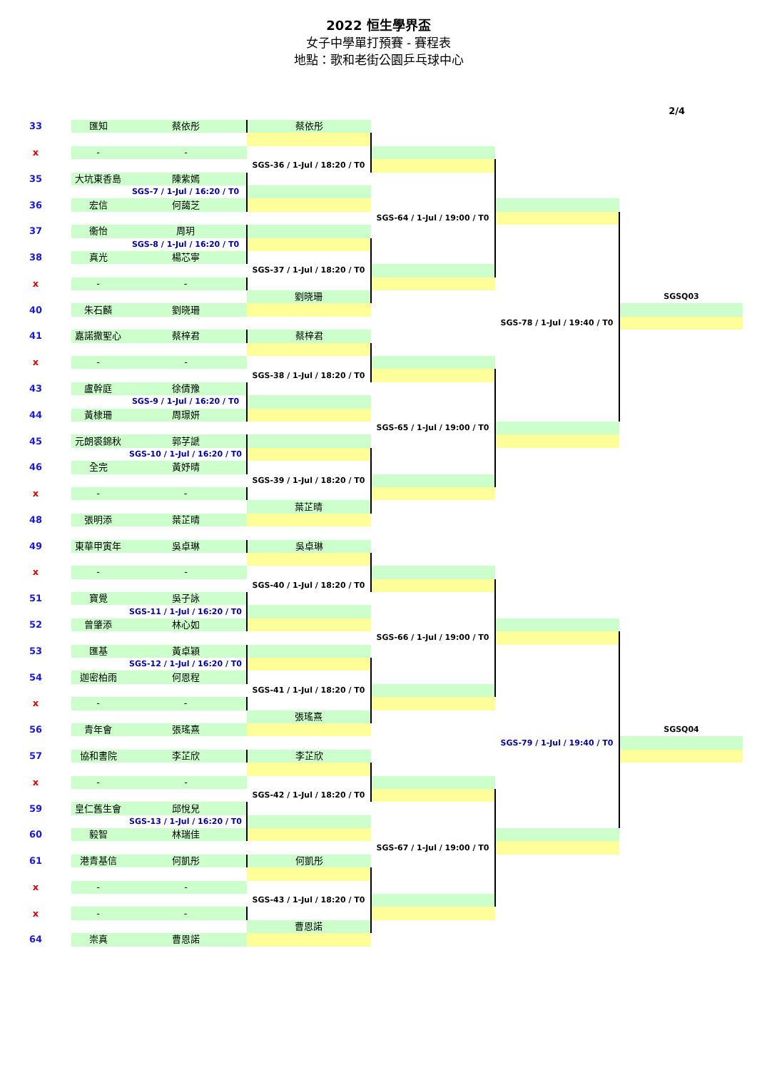2022 恒生學界盃
女子中學單打預賽 - 賽程表
地點：歌和老街公園乒乓球中心
2/4
| 33 | 匯知 | 蔡依彤 | 蔡依彤 | | | |
| x | - | - | | | | |
| | | | SGS-36 / 1-Jul / 18:20 / T0 | | | |
| 35 | 大坑東香島 | 陳紫嫣 | | | | |
| | | SGS-7 / 1-Jul / 16:20 / T0 | | | | |
| 36 | 宏信 | 何藹芝 | | | | |
| | | | | SGS-64 / 1-Jul / 19:00 / T0 | | |
| 37 | 衞怡 | 周玥 | | | | |
| | | SGS-8 / 1-Jul / 16:20 / T0 | | | | |
| 38 | 真光 | 楊芯寧 | | | | |
| | | | SGS-37 / 1-Jul / 18:20 / T0 | | | |
| x | - | - | | | | |
| | | | 劉晓珊 | | | SGSQ03 |
| 40 | 朱石麟 | 劉晓珊 | | | | |
| | | | | | SGS-78 / 1-Jul / 19:40 / T0 | |
| 41 | 嘉諾撒聖心 | 蔡梓君 | 蔡梓君 | | | |
| x | - | - | | | | |
| | | | SGS-38 / 1-Jul / 18:20 / T0 | | | |
| 43 | 盧幹庭 | 徐倩豫 | | | | |
| | | SGS-9 / 1-Jul / 16:20 / T0 | | | | |
| 44 | 黃棣珊 | 周璟妍 | | | | |
| | | | | SGS-65 / 1-Jul / 19:00 / T0 | | |
| 45 | 元朗裘錦秋 | 郭芓謕 | | | | |
| | | SGS-10 / 1-Jul / 16:20 / T0 | | | | |
| 46 | 全完 | 黃妤晴 | | | | |
| | | | SGS-39 / 1-Jul / 18:20 / T0 | | | |
| x | - | - | | | | |
| | | | 葉芷晴 | | | |
| 48 | 張明添 | 葉芷晴 | | | | |
| 49 | 東華甲寅年 | 吳卓琳 | 吳卓琳 | | | |
| x | - | - | | | | |
| | | | SGS-40 / 1-Jul / 18:20 / T0 | | | |
| 51 | 寶覺 | 吳子詠 | | | | |
| | | SGS-11 / 1-Jul / 16:20 / T0 | | | | |
| 52 | 曾肇添 | 林心如 | | | | |
| | | | | SGS-66 / 1-Jul / 19:00 / T0 | | |
| 53 | 匯基 | 黃卓穎 | | | | |
| | | SGS-12 / 1-Jul / 16:20 / T0 | | | | |
| 54 | 迦密柏雨 | 何恩程 | | | | |
| | | | SGS-41 / 1-Jul / 18:20 / T0 | | | |
| x | - | - | | | | |
| | | | 張瑤熹 | | | |
| 56 | 青年會 | 張瑤熹 | | | | SGSQ04 |
| | | | | | SGS-79 / 1-Jul / 19:40 / T0 | |
| 57 | 協和書院 | 李芷欣 | 李芷欣 | | | |
| x | - | - | | | | |
| | | | SGS-42 / 1-Jul / 18:20 / T0 | | | |
| 59 | 皇仁舊生會 | 邱悅兒 | | | | |
| | | SGS-13 / 1-Jul / 16:20 / T0 | | | | |
| 60 | 毅智 | 林瑞佳 | | | | |
| | | | | SGS-67 / 1-Jul / 19:00 / T0 | | |
| 61 | 港青基信 | 何凱彤 | 何凱彤 | | | |
| x | - | - | | | | |
| | | | SGS-43 / 1-Jul / 18:20 / T0 | | | |
| x | - | - | | | | |
| | | | 曹恩諾 | | | |
| 64 | 崇真 | 曹恩諾 | | | | |